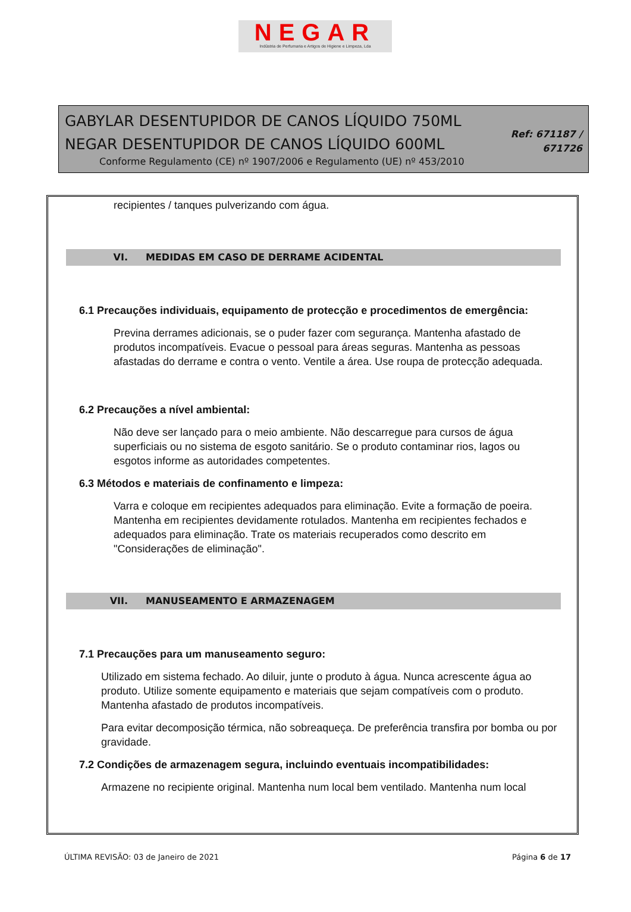NEGAR
Indústria de Perfumaria e Artigos de Higiene e Limpeza, Lda
GABYLAR DESENTUPIDOR DE CANOS LÍQUIDO 750ML
NEGAR DESENTUPIDOR DE CANOS LÍQUIDO 600ML
Conforme Regulamento (CE) nº 1907/2006 e Regulamento (UE) nº 453/2010
Ref: 671187 /
671726
recipientes / tanques pulverizando com água.
VI. MEDIDAS EM CASO DE DERRAME ACIDENTAL
6.1 Precauções individuais, equipamento de protecção e procedimentos de emergência:
Previna derrames adicionais, se o puder fazer com segurança. Mantenha afastado de produtos incompatíveis. Evacue o pessoal para áreas seguras. Mantenha as pessoas afastadas do derrame e contra o vento. Ventile a área. Use roupa de protecção adequada.
6.2 Precauções a nível ambiental:
Não deve ser lançado para o meio ambiente. Não descarregue para cursos de água superficiais ou no sistema de esgoto sanitário. Se o produto contaminar rios, lagos ou esgotos informe as autoridades competentes.
6.3 Métodos e materiais de confinamento e limpeza:
Varra e coloque em recipientes adequados para eliminação. Evite a formação de poeira. Mantenha em recipientes devidamente rotulados. Mantenha em recipientes fechados e adequados para eliminação. Trate os materiais recuperados como descrito em "Considerações de eliminação".
VII. MANUSEAMENTO E ARMAZENAGEM
7.1 Precauções para um manuseamento seguro:
Utilizado em sistema fechado. Ao diluir, junte o produto à água. Nunca acrescente água ao produto. Utilize somente equipamento e materiais que sejam compatíveis com o produto. Mantenha afastado de produtos incompatíveis.
Para evitar decomposição térmica, não sobreaqueça. De preferência transfira por bomba ou por gravidade.
7.2 Condições de armazenagem segura, incluindo eventuais incompatibilidades:
Armazene no recipiente original. Mantenha num local bem ventilado. Mantenha num local
ÚLTIMA REVISÃO: 03 de Janeiro de 2021 Página 6 de 17